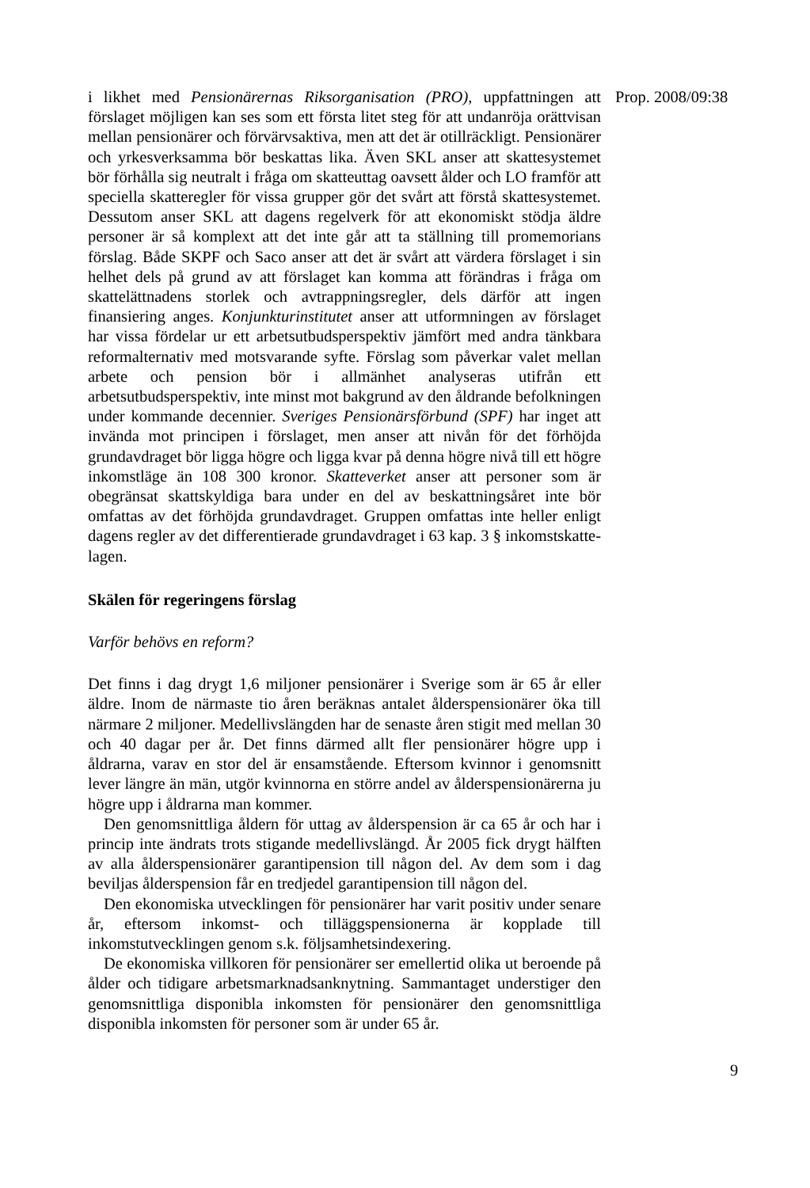i likhet med Pensionärernas Riksorganisation (PRO), uppfattningen att förslaget möjligen kan ses som ett första litet steg för att undanröja orättvisan mellan pensionärer och förvärvsaktiva, men att det är otillräckligt. Pensionärer och yrkesverksamma bör beskattas lika. Även SKL anser att skattesystemet bör förhålla sig neutralt i fråga om skatteuttag oavsett ålder och LO framför att speciella skatteregler för vissa grupper gör det svårt att förstå skattesystemet. Dessutom anser SKL att dagens regelverk för att ekonomiskt stödja äldre personer är så komplext att det inte går att ta ställning till promemorians förslag. Både SKPF och Saco anser att det är svårt att värdera förslaget i sin helhet dels på grund av att förslaget kan komma att förändras i fråga om skattelättnadens storlek och avtrappningsregler, dels därför att ingen finansiering anges. Konjunkturinstitutet anser att utformningen av förslaget har vissa fördelar ur ett arbetsutbudsperspektiv jämfört med andra tänkbara reformalternativ med motsvarande syfte. Förslag som påverkar valet mellan arbete och pension bör i allmänhet analyseras utifrån ett arbetsutbudsperspektiv, inte minst mot bakgrund av den åldrande befolkningen under kommande decennier. Sveriges Pensionärsförbund (SPF) har inget att invända mot principen i förslaget, men anser att nivån för det förhöjda grundavdraget bör ligga högre och ligga kvar på denna högre nivå till ett högre inkomstläge än 108 300 kronor. Skatteverket anser att personer som är obegränsat skattskyldiga bara under en del av beskattningsåret inte bör omfattas av det förhöjda grundavdraget. Gruppen omfattas inte heller enligt dagens regler av det differentierade grundavdraget i 63 kap. 3 § inkomstskatte-lagen.
Skälen för regeringens förslag
Varför behövs en reform?
Det finns i dag drygt 1,6 miljoner pensionärer i Sverige som är 65 år eller äldre. Inom de närmaste tio åren beräknas antalet ålderspensionärer öka till närmare 2 miljoner. Medellivslängden har de senaste åren stigit med mellan 30 och 40 dagar per år. Det finns därmed allt fler pensionärer högre upp i åldrarna, varav en stor del är ensamstående. Eftersom kvinnor i genomsnitt lever längre än män, utgör kvinnorna en större andel av ålderspensionärerna ju högre upp i åldrarna man kommer.
Den genomsnittliga åldern för uttag av ålderspension är ca 65 år och har i princip inte ändrats trots stigande medellivslängd. År 2005 fick drygt hälften av alla ålderspensionärer garantipension till någon del. Av dem som i dag beviljas ålderspension får en tredjedel garantipension till någon del.
Den ekonomiska utvecklingen för pensionärer har varit positiv under senare år, eftersom inkomst- och tilläggspensionerna är kopplade till inkomstutvecklingen genom s.k. följsamhetsindexering.
De ekonomiska villkoren för pensionärer ser emellertid olika ut beroende på ålder och tidigare arbetsmarknadsanknytning. Sammantaget understiger den genomsnittliga disponibla inkomsten för pensionärer den genomsnittliga disponibla inkomsten för personer som är under 65 år.
Prop. 2008/09:38
9